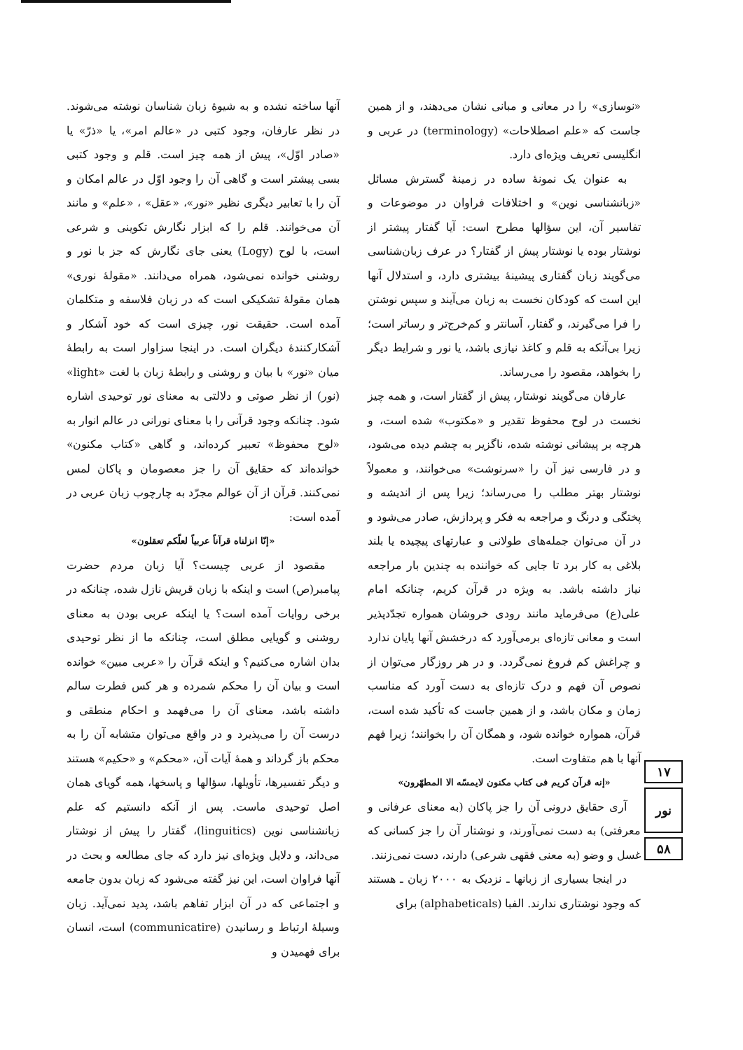«نوسازی» را در معانی و مبانی نشان می‌دهند، و از همین جاست که «علم اصطلاحات» (terminology) در عربی و انگلیسی تعریف ویژه‌ای دارد.
به عنوان یک نمونهٔ ساده در زمینهٔ گسترش مسائل «زبانشناسی نوین» و اختلافات فراوان در موضوعات و تفاسیر آن، این سؤالها مطرح است: آیا گفتار پیشتر از نوشتار بوده یا نوشتار پیش از گفتار؟ در عرف زبان‌شناسی می‌گویند زبان گفتاری پیشینهٔ بیشتری دارد، و استدلال آنها این است که کودکان نخست به زبان می‌آیند و سپس نوشتن را فرا می‌گیرند، و گفتار، آسانتر و کم‌خرج‌تر و رساتر است؛ زیرا بی‌آنکه به قلم و کاغذ نیازی باشد، یا نور و شرایط دیگر را بخواهد، مقصود را می‌رساند.
عارفان می‌گویند نوشتار، پیش از گفتار است، و همه چیز نخست در لوح محفوظ تقدیر و «مکتوب» شده است، و هرچه بر پیشانی نوشته شده، ناگزیر به چشم دیده می‌شود، و در فارسی نیز آن را «سرنوشت» می‌خوانند، و معمولاً نوشتار بهتر مطلب را می‌رساند؛ زیرا پس از اندیشه و پختگی و درنگ و مراجعه به فکر و پردازش، صادر می‌شود و در آن می‌توان جمله‌های طولانی و عبارتهای پیچیده یا بلند بلاغی به کار برد تا جایی که خواننده به چندین بار مراجعه نیاز داشته باشد. به ویژه در قرآن کریم، چنانکه امام علی(ع) می‌فرماید مانند رودی خروشان همواره تجدّدپذیر است و معانی تازه‌ای برمی‌آورد که درخشش آنها پایان ندارد و چراغش کم فروغ نمی‌گردد. و در هر روزگار می‌توان از نصوص آن فهم و درک تازه‌ای به دست آورد که مناسب زمان و مکان باشد، و از همین جاست که تأکید شده است، قرآن، همواره خوانده شود، و همگان آن را بخوانند؛ زیرا فهم آنها با هم متفاوت است.
«إنه قرآن کریم فی کتاب مکنون لایمسّه الا المطهّرون»
آری حقایق درونی آن را جز پاکان (به معنای عرفانی و معرفتی) به دست نمی‌آورند، و نوشتار آن را جز کسانی که غسل و وضو (به معنی فقهی شرعی) دارند، دست نمی‌زنند.
در اینجا بسیاری از زبانها ـ نزدیک به ۲۰۰۰ زبان ـ هستند که وجود نوشتاری ندارند. الفبا (alphabeticals) برای
آنها ساخته نشده و به شیوهٔ زبان شناسان نوشته می‌شوند. در نظر عارفان، وجود کتبی در «عالم امر»، یا «ذرّ» یا «صادر اوّل»، پیش از همه چیز است. قلم و وجود کتبی بسی پیشتر است و گاهی آن را وجود اوّل در عالم امکان و آن را با تعابیر دیگری نظیر «نور»، «عقل» ، «علم» و مانند آن می‌خوانند. قلم را که ابزار نگارش تکوینی و شرعی است، با لوح (Logy) یعنی جای نگارش که جز با نور و روشنی خوانده نمی‌شود، همراه می‌دانند. «مقولهٔ نوری» همان مقولهٔ تشکیکی است که در زبان فلاسفه و متکلمان آمده است. حقیقت نور، چیزی است که خود آشکار و آشکارکنندهٔ دیگران است. در اینجا سزاوار است به رابطهٔ میان «نور» با بیان و روشنی و رابطهٔ زبان با لغت «light» (نور) از نظر صوتی و دلالتی به معنای نور توحیدی اشاره شود. چنانکه وجود قرآنی را با معنای نورانی در عالم انوار به «لوح محفوظ» تعبیر کرده‌اند، و گاهی «کتاب مکنون» خوانده‌اند که حقایق آن را جز معصومان و پاکان لمس نمی‌کنند. قرآن از آن عوالم مجرّد به چارچوب زبان عربی در آمده است:
«إنّا انزلناه قرآناً عربیاً لعلّکم تعقلون»
مقصود از عربی چیست؟ آیا زبان مردم حضرت پیامبر(ص) است و اینکه با زبان قریش نازل شده، چنانکه در برخی روایات آمده است؟ یا اینکه عربی بودن به معنای روشنی و گویایی مطلق است، چنانکه ما از نظر توحیدی بدان اشاره می‌کنیم؟ و اینکه قرآن را «عربی مبین» خوانده است و بیان آن را محکم شمرده و هر کس فطرت سالم داشته باشد، معنای آن را می‌فهمد و احکام منطقی و درست آن را می‌پذیرد و در واقع می‌توان متشابه آن را به محکم باز گرداند و همهٔ آیات آن، «محکم» و «حکیم» هستند و دیگر تفسیرها، تأویلها، سؤالها و پاسخها، همه گویای همان اصل توحیدی ماست. پس از آنکه دانستیم که علم زبانشناسی نوین (linguitics)، گفتار را پیش از نوشتار می‌داند، و دلایل ویژه‌ای نیز دارد که جای مطالعه و بحث در آنها فراوان است، این نیز گفته می‌شود که زبان بدون جامعه و اجتماعی که در آن ابزار تفاهم باشد، پدید نمی‌آید. زبان وسیلهٔ ارتباط و رسانیدن (communicatire) است، انسان برای فهمیدن و
۱۷
نور
۵۸